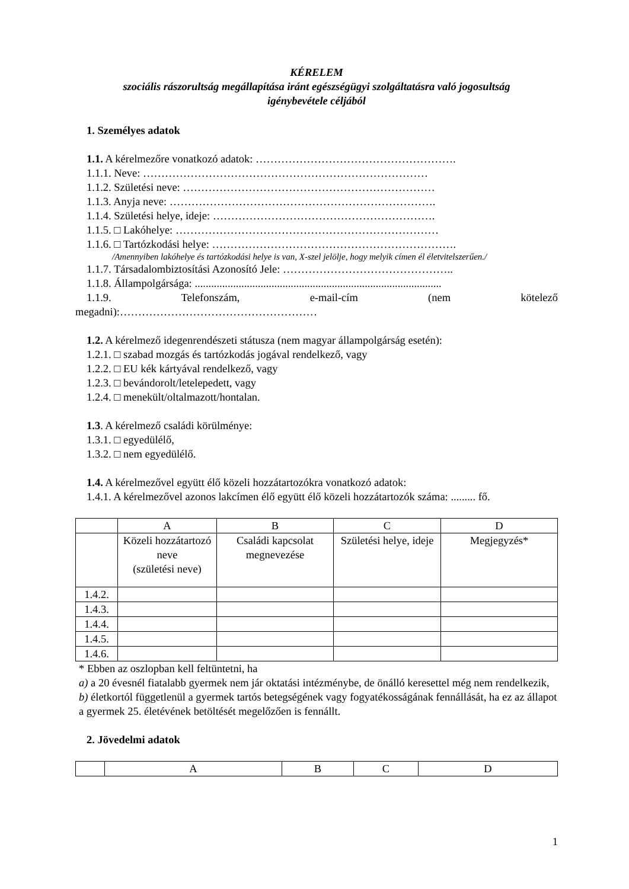KÉRELEM
szociális rászorultság megállapítása iránt egészségügyi szolgáltatásra való jogosultság
igénybevétele céljából
1. Személyes adatok
1.1. A kérelmezőre vonatkozó adatok: ……………………………………………….
1.1.1. Neve: ……………………………………………………………………
1.1.2. Születési neve: ……………………………………………………………
1.1.3. Anyja neve: ……………………………………………………………….
1.1.4. Születési helye, ideje: …………………………………………………….
1.1.5. □ Lakóhelye: ………………………………………………………………
1.1.6. □ Tartózkodási helye: ………………………………………………………….
/Amennyiben lakóhelye és tartózkodási helye is van, X-szel jelölje, hogy melyik címen él életvitelszerűen./
1.1.7. Társadalombiztosítási Azonosító Jele: ………………………………………..
1.1.8. Állampolgársága: ..........................................................................................
1.1.9. Telefonszám, e-mail-cím (nem kötelező
megadni):………………………………………………
1.2. A kérelmező idegenrendészeti státusza (nem magyar állampolgárság esetén):
1.2.1. □ szabad mozgás és tartózkodás jogával rendelkező, vagy
1.2.2. □ EU kék kártyával rendelkező, vagy
1.2.3. □ bevándorolt/letelepedett, vagy
1.2.4. □ menekült/oltalmazott/hontalan.
1.3. A kérelmező családi körülménye:
1.3.1. □ egyedülélő,
1.3.2. □ nem egyedülélő.
1.4. A kérelmezővel együtt élő közeli hozzátartozókra vonatkozó adatok:
1.4.1. A kérelmezővel azonos lakcímen élő együtt élő közeli hozzátartozók száma: ......... fő.
| | A | B | C | D |
| | Közeli hozzátartozó neve (születési neve) | Családi kapcsolat megnevezése | Születési helye, ideje | Megjegyzés* |
| 1.4.2. | | | | |
| 1.4.3. | | | | |
| 1.4.4. | | | | |
| 1.4.5. | | | | |
| 1.4.6. | | | | |
* Ebben az oszlopban kell feltüntetni, ha
a) a 20 évesnél fiatalabb gyermek nem jár oktatási intézménybe, de önálló keresettel még nem rendelkezik,
b) életkortól függetlenül a gyermek tartós betegségének vagy fogyatékosságának fennállását, ha ez az állapot a gyermek 25. életévének betöltését megelőzően is fennállt.
2. Jövedelmi adatok
| | A | B | C | D |
1